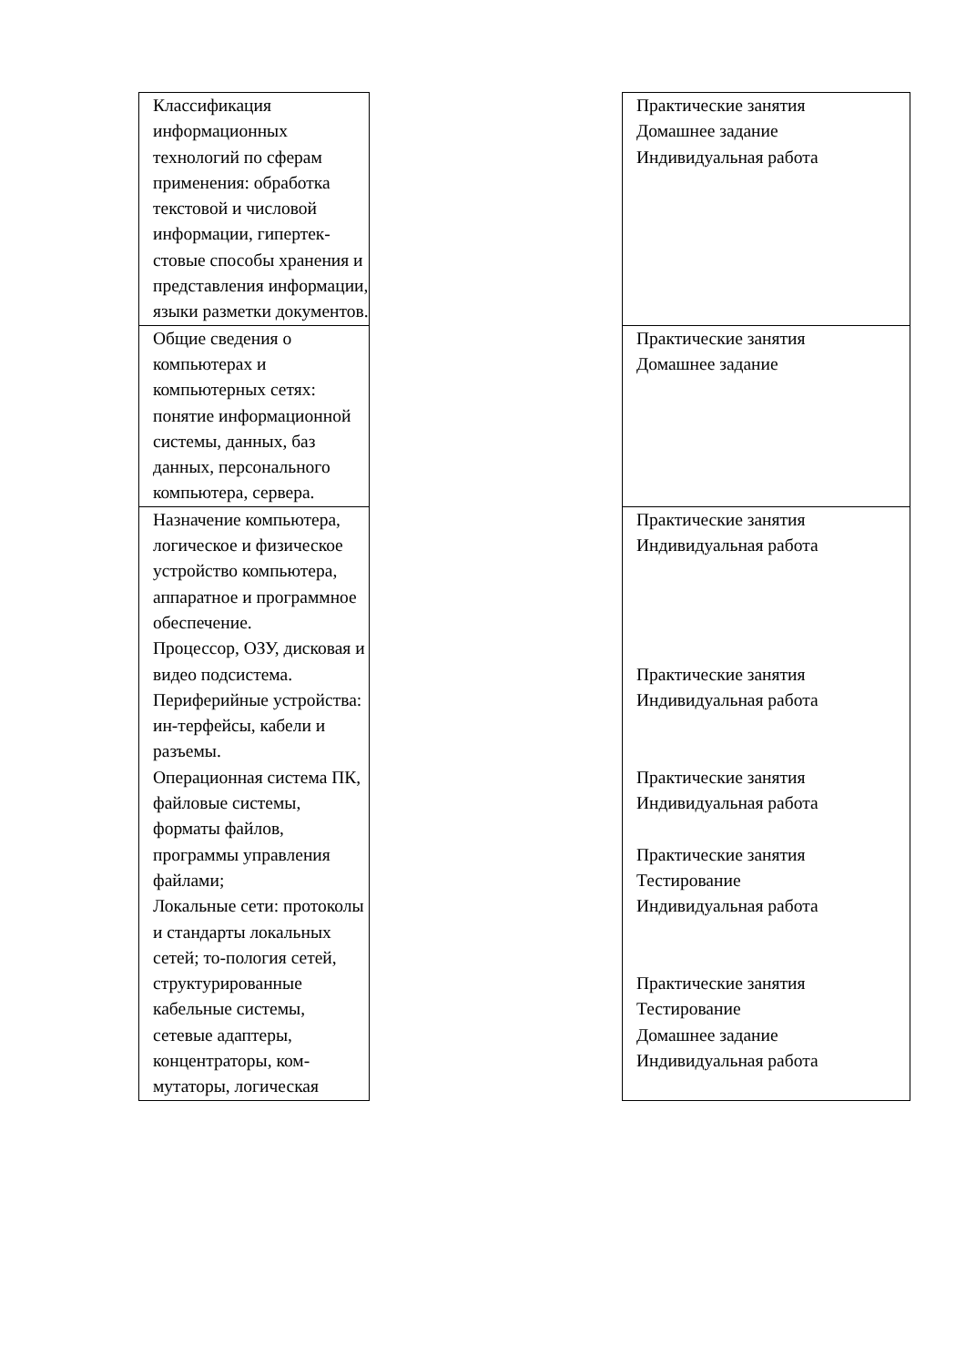| Классификация информационных технологий по сферам применения: обработка текстовой и числовой информации, гипертек-стовые способы хранения и представления информации, языки разметки документов. | | Практические занятия Домашнее задание Индивидуальная работа |
| Общие сведения о компьютерах и компьютерных сетях: понятие информационной системы, данных, баз данных, персонального компьютера, сервера. | | Практические занятия Домашнее задание |
| Назначение компьютера, логическое и физическое устройство компьютера, аппаратное и программное обеспечение. Процессор, ОЗУ, дисковая и видео подсистема. Периферийные устройства: ин-терфейсы, кабели и разъемы. Операционная система ПК, файловые системы, форматы файлов, программы управления файлами; Локальные сети: протоколы и стандарты локальных сетей; то-пология сетей, структурированные кабельные системы, сетевые адаптеры, концентраторы, ком-мутаторы, логическая | | Практические занятия Индивидуальная работа Практические занятия Индивидуальная работа Практические занятия Индивидуальная работа Практические занятия Тестирование Индивидуальная работа Практические занятия Тестирование Домашнее задание Индивидуальная работа |